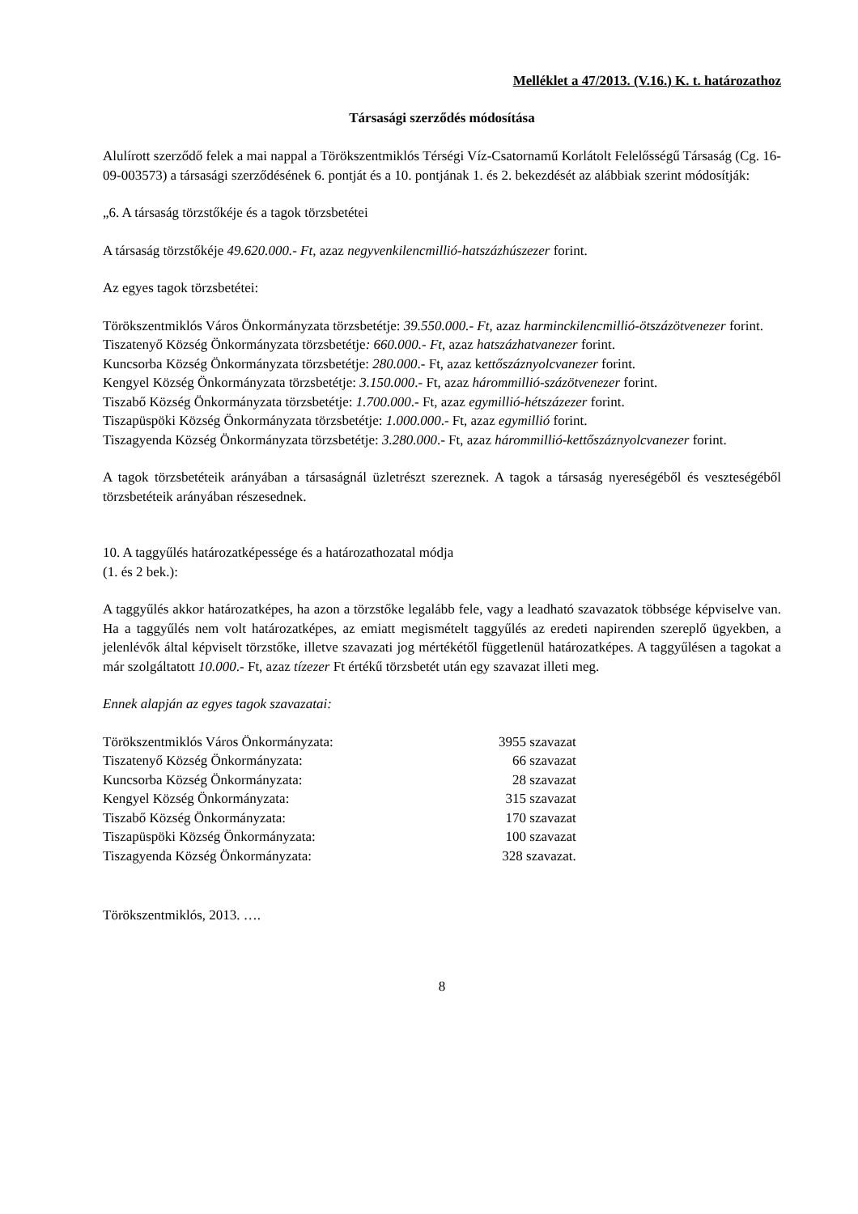Melléklet a 47/2013. (V.16.) K. t. határozathoz
Társasági szerződés módosítása
Alulírott szerződő felek a mai nappal a Törökszentmiklós Térségi Víz-Csatornamű Korlátolt Felelősségű Társaság (Cg. 16-09-003573) a társasági szerződésének 6. pontját és a 10. pontjának 1. és 2. bekezdését az alábbiak szerint módosítják:
„6. A társaság törzstőkéje és a tagok törzsbetétei
A társaság törzstőkéje 49.620.000.- Ft, azaz negyvenkilencmillió-hatszázhúszezer forint.
Az egyes tagok törzsbetétei:
Törökszentmiklós Város Önkormányzata törzsbetétje: 39.550.000.- Ft, azaz harminckilencmillió-ötszázötvenezer forint.
Tiszatenyő Község Önkormányzata törzsbetétje: 660.000.- Ft, azaz hatszázhatvanezer forint.
Kuncsorba Község Önkormányzata törzsbetétje: 280.000.- Ft, azaz kettőszáznyolcvanezer forint.
Kengyel Község Önkormányzata törzsbetétje: 3.150.000.- Ft, azaz hárommillió-százötvenezer forint.
Tiszabő Község Önkormányzata törzsbetétje: 1.700.000.- Ft, azaz egymillió-hétszázezer forint.
Tiszapüspöki Község Önkormányzata törzsbetétje: 1.000.000.- Ft, azaz egymillió forint.
Tiszagyenda Község Önkormányzata törzsbetétje: 3.280.000.- Ft, azaz hárommillió-kettőszáznyolcvanezer forint.
A tagok törzsbetéteik arányában a társaságnál üzletrészt szereznek. A tagok a társaság nyereségéből és veszteségéből törzsbetéteik arányában részesednek.
10. A taggyűlés határozatképessége és a határozathozatal módja
(1. és 2 bek.):
A taggyűlés akkor határozatképes, ha azon a törzstőke legalább fele, vagy a leadható szavazatok többsége képviselve van. Ha a taggyűlés nem volt határozatképes, az emiatt megismételt taggyűlés az eredeti napirenden szereplő ügyekben, a jelenlévők által képviselt törzstőke, illetve szavazati jog mértékétől függetlenül határozatképes. A taggyűlésen a tagokat a már szolgáltatott 10.000.- Ft, azaz tízezer Ft értékű törzsbetét után egy szavazat illeti meg.
Ennek alapján az egyes tagok szavazatai:
| Törökszentmiklós Város Önkormányzata: | 3955 szavazat |
| Tiszatenyő Község Önkormányzata: | 66 szavazat |
| Kuncsorba Község Önkormányzata: | 28 szavazat |
| Kengyel Község Önkormányzata: | 315 szavazat |
| Tiszabő Község Önkormányzata: | 170 szavazat |
| Tiszapüspöki Község Önkormányzata: | 100 szavazat |
| Tiszagyenda Község Önkormányzata: | 328 szavazat. |
Törökszentmiklós, 2013. ….
8